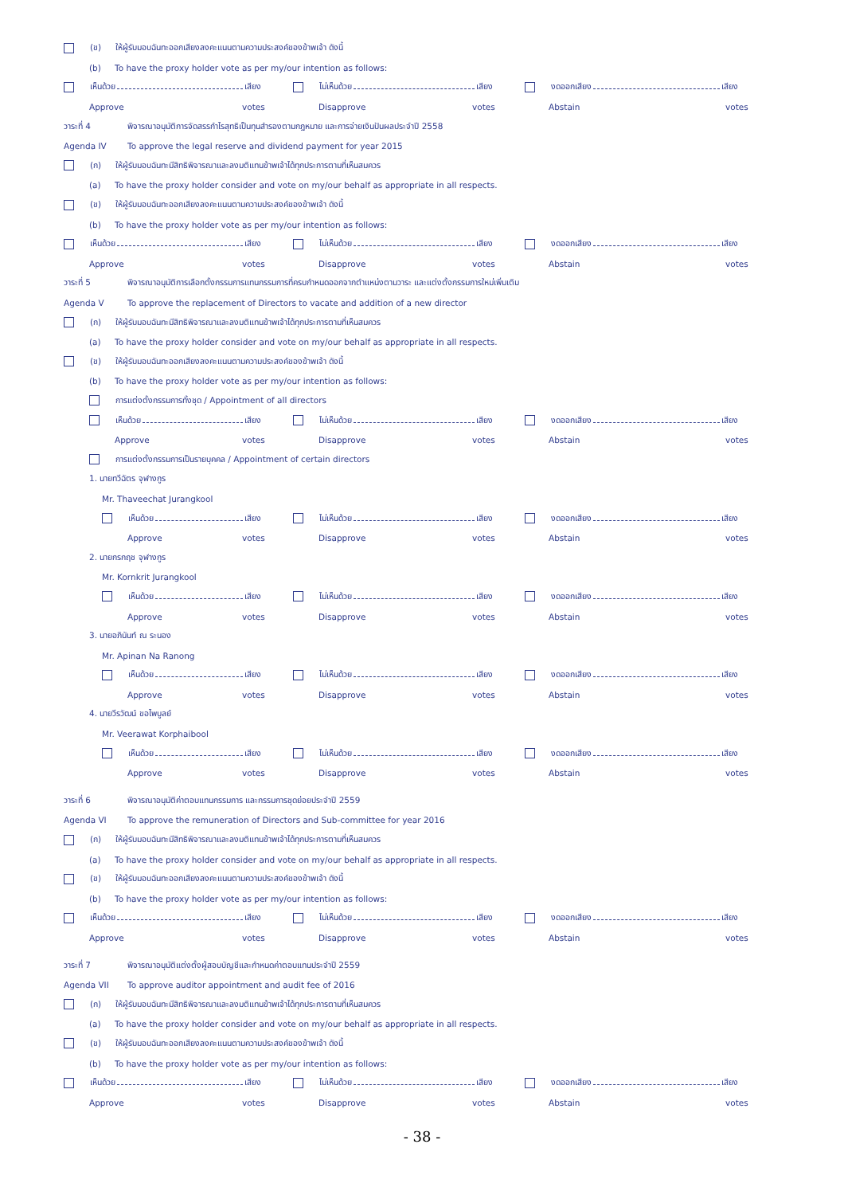(ข) ให้ผู้รับมอบฉันทะออกเสียงลงคะแนนตามความประสงค์ของข้าพเจ้า ดังนี้
(b) To have the proxy holder vote as per my/our intention as follows:
เห็นด้วย เสียง ไม่เห็นด้วย เสียง งดออกเสียง เสียง
Approve votes Disapprove votes Abstain votes
วาระที่ 4 พิจารณาอนุมัติการจัดสรรกำไรสุทธิเป็นทุนสำรองตามกฎหมาย และการจ่ายเงินปันผลประจำปี 2558
Agenda IV To approve the legal reserve and dividend payment for year 2015
(ก) ให้ผู้รับมอบฉันทะมีสิทธิพิจารณาและลงมติแทนข้าพเจ้าได้ทุกประการตามที่เห็นสมควร
(a) To have the proxy holder consider and vote on my/our behalf as appropriate in all respects.
(ข) ให้ผู้รับมอบฉันทะออกเสียงลงคะแนนตามความประสงค์ของข้าพเจ้า ดังนี้
(b) To have the proxy holder vote as per my/our intention as follows:
เห็นด้วย เสียง ไม่เห็นด้วย เสียง งดออกเสียง เสียง
Approve votes Disapprove votes Abstain votes
วาระที่ 5 พิจารณาอนุมัติการเลือกตั้งกรรมการแทนกรรมการที่ครบกำหนดออกจากตำแหน่งตามวาระ และแต่งตั้งกรรมการใหม่เพิ่มเติม
Agenda V To approve the replacement of Directors to vacate and addition of a new director
(ก) ให้ผู้รับมอบฉันทะมีสิทธิพิจารณาและลงมติแทนข้าพเจ้าได้ทุกประการตามที่เห็นสมควร
(a) To have the proxy holder consider and vote on my/our behalf as appropriate in all respects.
(ข) ให้ผู้รับมอบฉันทะออกเสียงลงคะแนนตามความประสงค์ของข้าพเจ้า ดังนี้
(b) To have the proxy holder vote as per my/our intention as follows:
การแต่งตั้งกรรมการทั้งชุด / Appointment of all directors
เห็นด้วย เสียง ไม่เห็นด้วย เสียง งดออกเสียง เสียง
Approve votes Disapprove votes Abstain votes
การแต่งตั้งกรรมการเป็นรายบุคคล / Appointment of certain directors
1. นายทวีฉัตร จุฬางกูร
Mr. Thaveechat Jurangkool
เห็นด้วย เสียง ไม่เห็นด้วย เสียง งดออกเสียง เสียง
Approve votes Disapprove votes Abstain votes
2. นายกรกฤช จุฬางกูร
Mr. Kornkrit Jurangkool
เห็นด้วย เสียง ไม่เห็นด้วย เสียง งดออกเสียง เสียง
Approve votes Disapprove votes Abstain votes
3. นายอภินันท์ ณ ระนอง
Mr. Apinan Na Ranong
เห็นด้วย เสียง ไม่เห็นด้วย เสียง งดออกเสียง เสียง
Approve votes Disapprove votes Abstain votes
4. นายวีรวัฒน์ ขอไพบูลย์
Mr. Veerawat Korphaibool
เห็นด้วย เสียง ไม่เห็นด้วย เสียง งดออกเสียง เสียง
Approve votes Disapprove votes Abstain votes
วาระที่ 6 พิจารณาอนุมัติค่าตอบแทนกรรมการ และกรรมการชุดย่อยประจำปี 2559
Agenda VI To approve the remuneration of Directors and Sub-committee for year 2016
(ก) ให้ผู้รับมอบฉันทะมีสิทธิพิจารณาและลงมติแทนข้าพเจ้าได้ทุกประการตามที่เห็นสมควร
(a) To have the proxy holder consider and vote on my/our behalf as appropriate in all respects.
(ข) ให้ผู้รับมอบฉันทะออกเสียงลงคะแนนตามความประสงค์ของข้าพเจ้า ดังนี้
(b) To have the proxy holder vote as per my/our intention as follows:
เห็นด้วย เสียง ไม่เห็นด้วย เสียง งดออกเสียง เสียง
Approve votes Disapprove votes Abstain votes
วาระที่ 7 พิจารณาอนุมัติแต่งตั้งผู้สอบบัญชีและกำหนดค่าตอบแทนประจำปี 2559
Agenda VII To approve auditor appointment and audit fee of 2016
(ก) ให้ผู้รับมอบฉันทะมีสิทธิพิจารณาและลงมติแทนข้าพเจ้าได้ทุกประการตามที่เห็นสมควร
(a) To have the proxy holder consider and vote on my/our behalf as appropriate in all respects.
(ข) ให้ผู้รับมอบฉันทะออกเสียงลงคะแนนตามความประสงค์ของข้าพเจ้า ดังนี้
(b) To have the proxy holder vote as per my/our intention as follows:
เห็นด้วย เสียง ไม่เห็นด้วย เสียง งดออกเสียง เสียง
Approve votes Disapprove votes Abstain votes
- 38 -